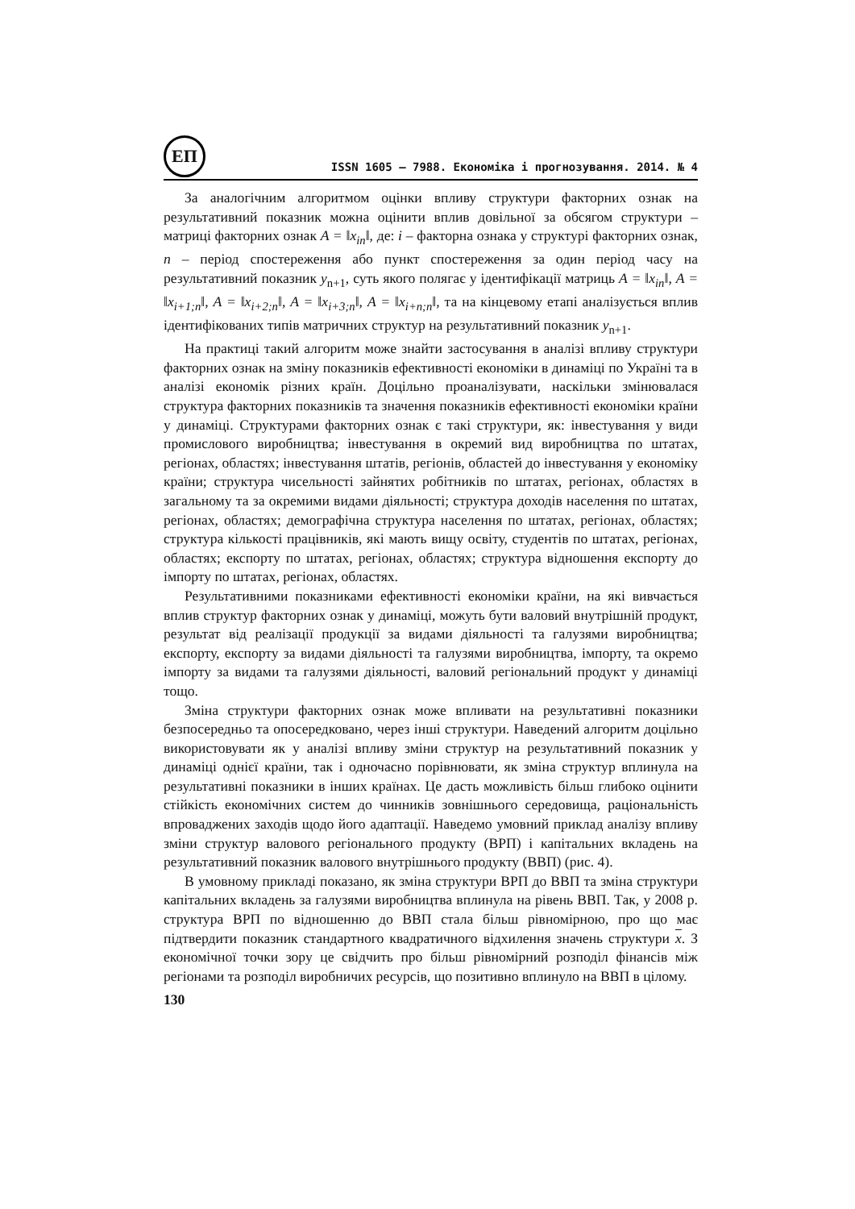ЕП
ISSN 1605 – 7988. Економіка і прогнозування. 2014. № 4
За аналогічним алгоритмом оцінки впливу структури факторних ознак на результативний показник можна оцінити вплив довільної за обсягом структури – матриці факторних ознак A = ‖x<sub>in</sub>‖, де: i – факторна ознака у структурі факторних ознак, n – період спостереження або пункт спостереження за один період часу на результативний показник y<sub>n+1</sub>, суть якого полягає у ідентифікації матриць A = ‖x<sub>in</sub>‖, A = ‖x<sub>i+1;n</sub>‖, A = ‖x<sub>i+2;n</sub>‖, A = ‖x<sub>i+3;n</sub>‖, A = ‖x<sub>i+n;n</sub>‖, та на кінцевому етапі аналізується вплив ідентифікованих типів матричних структур на результативний показник y<sub>n+1</sub>.
На практиці такий алгоритм може знайти застосування в аналізі впливу структури факторних ознак на зміну показників ефективності економіки в динаміці по Україні та в аналізі економік різних країн. Доцільно проаналізувати, наскільки змінювалася структура факторних показників та значення показників ефективності економіки країни у динаміці. Структурами факторних ознак є такі структури, як: інвестування у види промислового виробництва; інвестування в окремий вид виробництва по штатах, регіонах, областях; інвестування штатів, регіонів, областей до інвестування у економіку країни; структура чисельності зайнятих робітників по штатах, регіонах, областях в загальному та за окремими видами діяльності; структура доходів населення по штатах, регіонах, областях; демографічна структура населення по штатах, регіонах, областях; структура кількості працівників, які мають вищу освіту, студентів по штатах, регіонах, областях; експорту по штатах, регіонах, областях; структура відношення експорту до імпорту по штатах, регіонах, областях.
Результативними показниками ефективності економіки країни, на які вивчається вплив структур факторних ознак у динаміці, можуть бути валовий внутрішній продукт, результат від реалізації продукції за видами діяльності та галузями виробництва; експорту, експорту за видами діяльності та галузями виробництва, імпорту, та окремо імпорту за видами та галузями діяльності, валовий регіональний продукт у динаміці тощо.
Зміна структури факторних ознак може впливати на результативні показники безпосередньо та опосередковано, через інші структури. Наведений алгоритм доцільно використовувати як у аналізі впливу зміни структур на результативний показник у динаміці однієї країни, так і одночасно порівнювати, як зміна структур вплинула на результативні показники в інших країнах. Це дасть можливість більш глибоко оцінити стійкість економічних систем до чинників зовнішнього середовища, раціональність впроваджених заходів щодо його адаптації. Наведемо умовний приклад аналізу впливу зміни структур валового регіонального продукту (ВРП) і капітальних вкладень на результативний показник валового внутрішнього продукту (ВВП) (рис. 4).
В умовному прикладі показано, як зміна структури ВРП до ВВП та зміна структури капітальних вкладень за галузями виробництва вплинула на рівень ВВП. Так, у 2008 р. структура ВРП по відношенню до ВВП стала більш рівномірною, про що має підтвердити показник стандартного квадратичного відхилення значень структури x. З економічної точки зору це свідчить про більш рівномірний розподіл фінансів між регіонами та розподіл виробничих ресурсів, що позитивно вплинуло на ВВП в цілому.
130